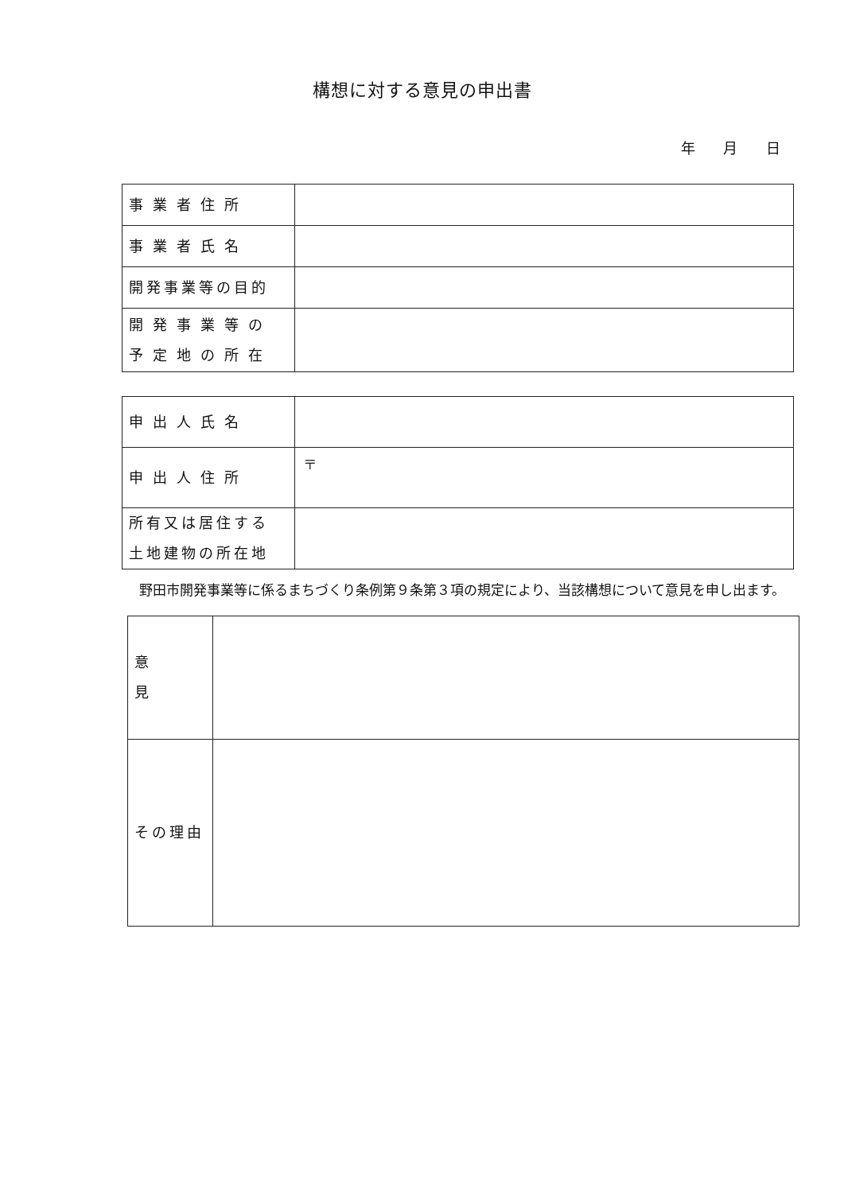構想に対する意見の申出書
年 月 日
| 事業者住所 | |
| 事業者氏名 | |
| 開発事業等の目的 | |
| 開発事業等の 予定地の所在 | |
| 申出人氏名 | |
| 申出人住所 | 〒 |
| 所有又は居住する 土地建物の所在地 | |
野田市開発事業等に係るまちづくり条例第９条第３項の規定により、当該構想について意見を申し出ます。
| 意見 | |
| その理由 | |